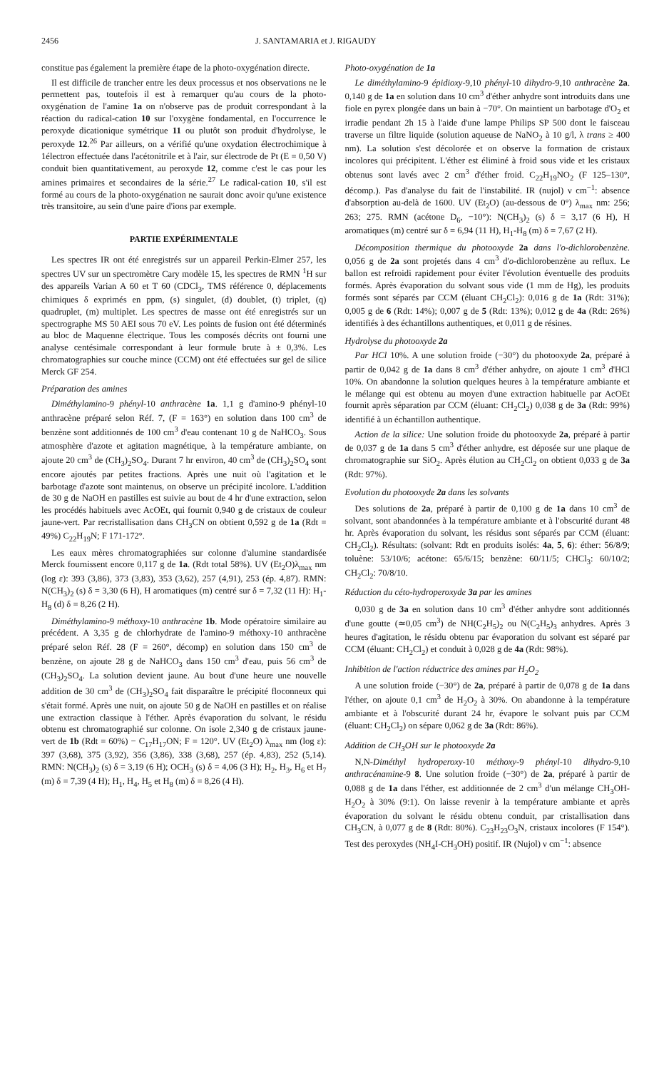2456 J. SANTAMARIA et J. RIGAUDY
constitue pas également la première étape de la photo-oxygénation directe.
Il est difficile de trancher entre les deux processus et nos observations ne le permettent pas, toutefois il est à remarquer qu'au cours de la photo-oxygénation de l'amine 1a on n'observe pas de produit correspondant à la réaction du radical-cation 10 sur l'oxygène fondamental, en l'occurrence le peroxyde dicationique symétrique 11 ou plutôt son produit d'hydrolyse, le peroxyde 12.<sup>26</sup> Par ailleurs, on a vérifié qu'une oxydation électrochimique à 1électron effectuée dans l'acétonitrile et à l'air, sur électrode de Pt (E = 0,50 V) conduit bien quantitativement, au peroxyde 12, comme c'est le cas pour les amines primaires et secondaires de la série.<sup>27</sup> Le radical-cation 10, s'il est formé au cours de la photo-oxygénation ne saurait donc avoir qu'une existence très transitoire, au sein d'une paire d'ions par exemple.
PARTIE EXPÉRIMENTALE
Les spectres IR ont été enregistrés sur un appareil Perkin-Elmer 257, les spectres UV sur un spectromètre Cary modèle 15, les spectres de RMN <sup>1</sup>H sur des appareils Varian A 60 et T 60 (CDCl<sub>3</sub>, TMS référence 0, déplacements chimiques δ exprimés en ppm, (s) singulet, (d) doublet, (t) triplet, (q) quadruplet, (m) multiplet. Les spectres de masse ont été enregistrés sur un spectrographe MS 50 AEI sous 70 eV. Les points de fusion ont été déterminés au bloc de Maquenne électrique. Tous les composés décrits ont fourni une analyse centésimale correspondant à leur formule brute à ± 0,3%. Les chromatographies sur couche mince (CCM) ont été effectuées sur gel de silice Merck GF 254.
Préparation des amines
Diméthylamino-9 phényl-10 anthracène 1a. 1,1 g d'amino-9 phényl-10 anthracène préparé selon Réf. 7, (F = 163°) en solution dans 100 cm<sup>3</sup> de benzène sont additionnés de 100 cm<sup>3</sup> d'eau contenant 10 g de NaHCO<sub>3</sub>. Sous atmosphère d'azote et agitation magnétique, à la température ambiante, on ajoute 20 cm<sup>3</sup> de (CH<sub>3</sub>)<sub>2</sub>SO<sub>4</sub>. Durant 7 hr environ, 40 cm<sup>3</sup> de (CH<sub>3</sub>)<sub>2</sub>SO<sub>4</sub> sont encore ajoutés par petites fractions. Après une nuit où l'agitation et le barbotage d'azote sont maintenus, on observe un précipité incolore. L'addition de 30 g de NaOH en pastilles est suivie au bout de 4 hr d'une extraction, selon les procédés habituels avec AcOEt, qui fournit 0,940 g de cristaux de couleur jaune-vert. Par recristallisation dans CH<sub>3</sub>CN on obtient 0,592 g de 1a (Rdt = 49%) C<sub>22</sub>H<sub>19</sub>N; F 171-172°.
Les eaux mères chromatographiées sur colonne d'alumine standardisée Merck fournissent encore 0,117 g de 1a. (Rdt total 58%). UV (Et<sub>2</sub>O)λ<sub>max</sub> nm (log ε): 393 (3,86), 373 (3,83), 353 (3,62), 257 (4,91), 253 (ép. 4,87). RMN: N(CH<sub>3</sub>)<sub>2</sub> (s) δ = 3,30 (6 H), H aromatiques (m) centré sur δ = 7,32 (11 H): H<sub>1</sub>-H<sub>8</sub> (d) δ = 8,26 (2 H).
Diméthylamino-9 méthoxy-10 anthracène 1b. Mode opératoire similaire au précédent. A 3,35 g de chlorhydrate de l'amino-9 méthoxy-10 anthracène préparé selon Réf. 28 (F = 260°, décomp) en solution dans 150 cm<sup>3</sup> de benzène, on ajoute 28 g de NaHCO<sub>3</sub> dans 150 cm<sup>3</sup> d'eau, puis 56 cm<sup>3</sup> de (CH<sub>3</sub>)<sub>2</sub>SO<sub>4</sub>. La solution devient jaune. Au bout d'une heure une nouvelle addition de 30 cm<sup>3</sup> de (CH<sub>3</sub>)<sub>2</sub>SO<sub>4</sub> fait disparaître le précipité floconneux qui s'était formé. Après une nuit, on ajoute 50 g de NaOH en pastilles et on réalise une extraction classique à l'éther. Après évaporation du solvant, le résidu obtenu est chromatographié sur colonne. On isole 2,340 g de cristaux jaune-vert de 1b (Rdt = 60%) − C<sub>17</sub>H<sub>17</sub>ON; F = 120°. UV (Et<sub>2</sub>O) λ<sub>max</sub> nm (log ε): 397 (3,68), 375 (3,92), 356 (3,86), 338 (3,68), 257 (ép. 4,83), 252 (5,14). RMN: N(CH<sub>3</sub>)<sub>2</sub> (s) δ = 3,19 (6 H); OCH<sub>3</sub> (s) δ = 4,06 (3 H); H<sub>2</sub>, H<sub>3</sub>, H<sub>6</sub> et H<sub>7</sub> (m) δ = 7,39 (4 H); H<sub>1</sub>, H<sub>4</sub>, H<sub>5</sub> et H<sub>8</sub> (m) δ = 8,26 (4 H).
Photo-oxygénation de 1a
Le diméthylamino-9 épidioxy-9,10 phényl-10 dihydro-9,10 anthracène 2a. 0,140 g de 1a en solution dans 10 cm<sup>3</sup> d'éther anhydre sont introduits dans une fiole en pyrex plongée dans un bain à −70°. On maintient un barbotage d'O<sub>2</sub> et irradie pendant 2h 15 à l'aide d'une lampe Philips SP 500 dont le faisceau traverse un filtre liquide (solution aqueuse de NaNO<sub>2</sub> à 10 g/l, λ trans ≥ 400 nm). La solution s'est décolorée et on observe la formation de cristaux incolores qui précipitent. L'éther est éliminé à froid sous vide et les cristaux obtenus sont lavés avec 2 cm<sup>3</sup> d'éther froid. C<sub>22</sub>H<sub>19</sub>NO<sub>2</sub> (F 125–130°, décomp.). Pas d'analyse du fait de l'instabilité. IR (nujol) ν cm<sup>−1</sup>: absence d'absorption au-delà de 1600. UV (Et<sub>2</sub>O) (au-dessous de 0°) λ<sub>max</sub> nm: 256; 263; 275. RMN (acétone D<sub>6</sub>, −10°): N(CH<sub>3</sub>)<sub>2</sub> (s) δ = 3,17 (6 H), H aromatiques (m) centré sur δ = 6,94 (11 H), H<sub>1</sub>-H<sub>8</sub> (m) δ = 7,67 (2 H).
Décomposition thermique du photooxyde 2a dans l'o-dichlorobenzène. 0,056 g de 2a sont projetés dans 4 cm<sup>3</sup> d'o-dichlorobenzène au reflux. Le ballon est refroidi rapidement pour éviter l'évolution éventuelle des produits formés. Après évaporation du solvant sous vide (1 mm de Hg), les produits formés sont séparés par CCM (éluant CH<sub>2</sub>Cl<sub>2</sub>): 0,016 g de 1a (Rdt: 31%); 0,005 g de 6 (Rdt: 14%); 0,007 g de 5 (Rdt: 13%); 0,012 g de 4a (Rdt: 26%) identifiés à des échantillons authentiques, et 0,011 g de résines.
Hydrolyse du photooxyde 2a
Par HCl 10%. A une solution froide (−30°) du photooxyde 2a, préparé à partir de 0,042 g de 1a dans 8 cm<sup>3</sup> d'éther anhydre, on ajoute 1 cm<sup>3</sup> d'HCl 10%. On abandonne la solution quelques heures à la température ambiante et le mélange qui est obtenu au moyen d'une extraction habituelle par AcOEt fournit après séparation par CCM (éluant: CH<sub>2</sub>Cl<sub>2</sub>) 0,038 g de 3a (Rdt: 99%) identifié à un échantillon authentique.
Action de la silice: Une solution froide du photooxyde 2a, préparé à partir de 0,037 g de 1a dans 5 cm<sup>3</sup> d'éther anhydre, est déposée sur une plaque de chromatographie sur SiO<sub>2</sub>. Après élution au CH<sub>2</sub>Cl<sub>2</sub> on obtient 0,033 g de 3a (Rdt: 97%).
Evolution du photooxyde 2a dans les solvants
Des solutions de 2a, préparé à partir de 0,100 g de 1a dans 10 cm<sup>3</sup> de solvant, sont abandonnées à la température ambiante et à l'obscurité durant 48 hr. Après évaporation du solvant, les résidus sont séparés par CCM (éluant: CH<sub>2</sub>Cl<sub>2</sub>). Résultats: (solvant: Rdt en produits isolés: 4a, 5, 6): éther: 56/8/9; toluène: 53/10/6; acétone: 65/6/15; benzène: 60/11/5; CHCl<sub>3</sub>: 60/10/2; CH<sub>2</sub>Cl<sub>2</sub>: 70/8/10.
Réduction du céto-hydroperoxyde 3a par les amines
0,030 g de 3a en solution dans 10 cm<sup>3</sup> d'éther anhydre sont additionnés d'une goutte (≃0,05 cm<sup>3</sup>) de NH(C<sub>2</sub>H<sub>5</sub>)<sub>2</sub> ou N(C<sub>2</sub>H<sub>5</sub>)<sub>3</sub> anhydres. Après 3 heures d'agitation, le résidu obtenu par évaporation du solvant est séparé par CCM (éluant: CH<sub>2</sub>Cl<sub>2</sub>) et conduit à 0,028 g de 4a (Rdt: 98%).
Inhibition de l'action réductrice des amines par H<sub>2</sub>O<sub>2</sub>
A une solution froide (−30°) de 2a, préparé à partir de 0,078 g de 1a dans l'éther, on ajoute 0,1 cm<sup>3</sup> de H<sub>2</sub>O<sub>2</sub> à 30%. On abandonne à la température ambiante et à l'obscurité durant 24 hr, évapore le solvant puis par CCM (éluant: CH<sub>2</sub>Cl<sub>2</sub>) on sépare 0,062 g de 3a (Rdt: 86%).
Addition de CH<sub>3</sub>OH sur le photooxyde 2a
N,N-Diméthyl hydroperoxy-10 méthoxy-9 phényl-10 dihydro-9,10 anthracénamine-9 8. Une solution froide (−30°) de 2a, préparé à partir de 0,088 g de 1a dans l'éther, est additionnée de 2 cm<sup>3</sup> d'un mélange CH<sub>3</sub>OH-H<sub>2</sub>O<sub>2</sub> à 30% (9:1). On laisse revenir à la température ambiante et après évaporation du solvant le résidu obtenu conduit, par cristallisation dans CH<sub>3</sub>CN, à 0,077 g de 8 (Rdt: 80%). C<sub>23</sub>H<sub>23</sub>O<sub>3</sub>N, cristaux incolores (F 154°). Test des peroxydes (NH<sub>4</sub>I-CH<sub>3</sub>OH) positif. IR (Nujol) ν cm<sup>−1</sup>: absence